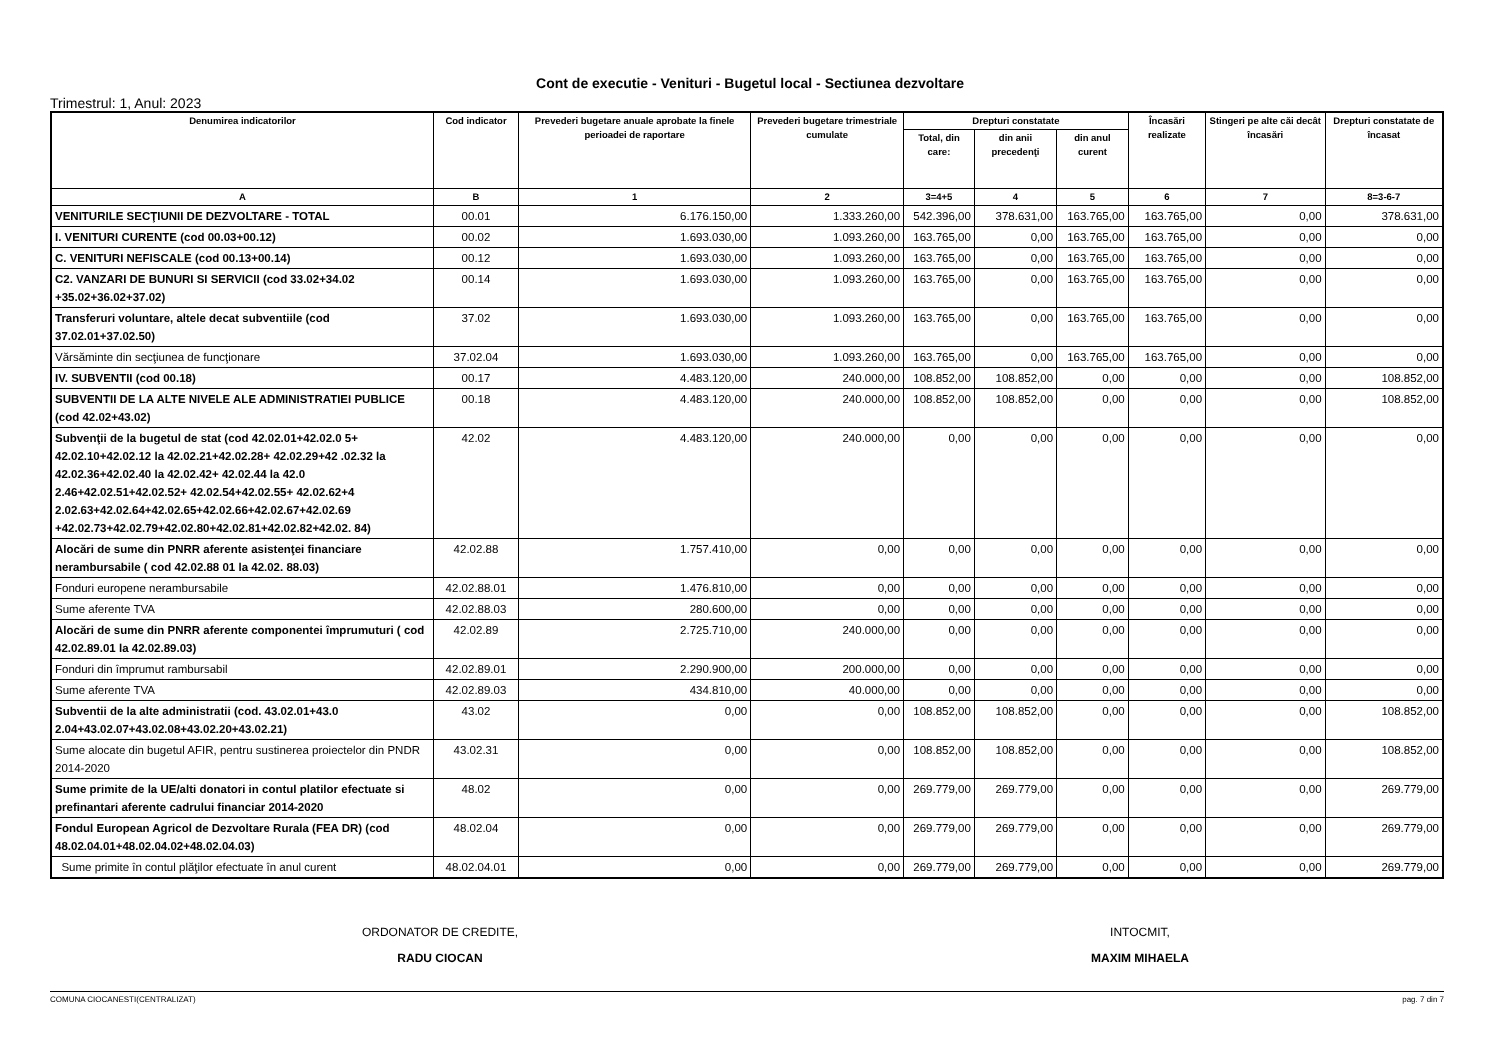Cont de executie - Venituri - Bugetul local - Sectiunea dezvoltare
Trimestrul: 1, Anul: 2023
| Denumirea indicatorilor | Cod indicator | Prevederi bugetare anuale aprobate la finele perioadei de raportare | Prevederi bugetare trimestriale cumulate | Drepturi constatate | | | Încasări realizate | Stingeri pe alte căi decât încasări | Drepturi constatate de încasat |
| --- | --- | --- | --- | --- | --- | --- | --- | --- | --- |
| | | | | Total, din care: | din anii precedenţi | din anul curent | | | |
| A | B | 1 | 2 | 3=4+5 | 4 | 5 | 6 | 7 | 8=3-6-7 |
| VENITURILE SECŢIUNII DE DEZVOLTARE - TOTAL | 00.01 | 6.176.150,00 | 1.333.260,00 | 542.396,00 | 378.631,00 | 163.765,00 | 163.765,00 | 0,00 | 378.631,00 |
| I. VENITURI CURENTE (cod 00.03+00.12) | 00.02 | 1.693.030,00 | 1.093.260,00 | 163.765,00 | 0,00 | 163.765,00 | 163.765,00 | 0,00 | 0,00 |
| C. VENITURI NEFISCALE (cod 00.13+00.14) | 00.12 | 1.693.030,00 | 1.093.260,00 | 163.765,00 | 0,00 | 163.765,00 | 163.765,00 | 0,00 | 0,00 |
| C2. VANZARI DE BUNURI SI SERVICII (cod 33.02+34.02 +35.02+36.02+37.02) | 00.14 | 1.693.030,00 | 1.093.260,00 | 163.765,00 | 0,00 | 163.765,00 | 163.765,00 | 0,00 | 0,00 |
| Transferuri voluntare, altele decat subventiile (cod 37.02.01+37.02.50) | 37.02 | 1.693.030,00 | 1.093.260,00 | 163.765,00 | 0,00 | 163.765,00 | 163.765,00 | 0,00 | 0,00 |
| Vărsăminte din secţiunea de funcţionare | 37.02.04 | 1.693.030,00 | 1.093.260,00 | 163.765,00 | 0,00 | 163.765,00 | 163.765,00 | 0,00 | 0,00 |
| IV. SUBVENTII (cod 00.18) | 00.17 | 4.483.120,00 | 240.000,00 | 108.852,00 | 108.852,00 | 0,00 | 0,00 | 0,00 | 108.852,00 |
| SUBVENTII DE LA ALTE NIVELE ALE ADMINISTRATIEI PUBLICE (cod 42.02+43.02) | 00.18 | 4.483.120,00 | 240.000,00 | 108.852,00 | 108.852,00 | 0,00 | 0,00 | 0,00 | 108.852,00 |
| Subvenţii de la bugetul de stat (cod 42.02.01+42.02.0 5+ 42.02.10+42.02.12 la 42.02.21+42.02.28+ 42.02.29+42 .02.32 la 42.02.36+42.02.40 la 42.02.42+ 42.02.44 la 42.0 2.46+42.02.51+42.02.52+ 42.02.54+42.02.55+ 42.02.62+4 2.02.63+42.02.64+42.02.65+42.02.66+42.02.67+42.02.69 +42.02.73+42.02.79+42.02.80+42.02.81+42.02.82+42.02. 84) | 42.02 | 4.483.120,00 | 240.000,00 | 0,00 | 0,00 | 0,00 | 0,00 | 0,00 | 0,00 |
| Alocări de sume din PNRR aferente asistenţei financiare nerambursabile ( cod 42.02.88 01 la 42.02. 88.03) | 42.02.88 | 1.757.410,00 | 0,00 | 0,00 | 0,00 | 0,00 | 0,00 | 0,00 | 0,00 |
| Fonduri europene nerambursabile | 42.02.88.01 | 1.476.810,00 | 0,00 | 0,00 | 0,00 | 0,00 | 0,00 | 0,00 | 0,00 |
| Sume aferente TVA | 42.02.88.03 | 280.600,00 | 0,00 | 0,00 | 0,00 | 0,00 | 0,00 | 0,00 | 0,00 |
| Alocări de sume din PNRR aferente componentei împrumuturi ( cod 42.02.89.01 la 42.02.89.03) | 42.02.89 | 2.725.710,00 | 240.000,00 | 0,00 | 0,00 | 0,00 | 0,00 | 0,00 | 0,00 |
| Fonduri din împrumut rambursabil | 42.02.89.01 | 2.290.900,00 | 200.000,00 | 0,00 | 0,00 | 0,00 | 0,00 | 0,00 | 0,00 |
| Sume aferente TVA | 42.02.89.03 | 434.810,00 | 40.000,00 | 0,00 | 0,00 | 0,00 | 0,00 | 0,00 | 0,00 |
| Subventii de la alte administratii (cod. 43.02.01+43.0 2.04+43.02.07+43.02.08+43.02.20+43.02.21) | 43.02 | 0,00 | 0,00 | 108.852,00 | 108.852,00 | 0,00 | 0,00 | 0,00 | 108.852,00 |
| Sume alocate din bugetul AFIR, pentru sustinerea proiectelor din PNDR 2014-2020 | 43.02.31 | 0,00 | 0,00 | 108.852,00 | 108.852,00 | 0,00 | 0,00 | 0,00 | 108.852,00 |
| Sume primite de la UE/alti donatori in contul platilor efectuate si prefinantari aferente cadrului financiar 2014-2020 | 48.02 | 0,00 | 0,00 | 269.779,00 | 269.779,00 | 0,00 | 0,00 | 0,00 | 269.779,00 |
| Fondul European Agricol de Dezvoltare Rurala (FEA DR) (cod 48.02.04.01+48.02.04.02+48.02.04.03) | 48.02.04 | 0,00 | 0,00 | 269.779,00 | 269.779,00 | 0,00 | 0,00 | 0,00 | 269.779,00 |
| Sume primite în contul plăţilor efectuate în anul curent | 48.02.04.01 | 0,00 | 0,00 | 269.779,00 | 269.779,00 | 0,00 | 0,00 | 0,00 | 269.779,00 |
ORDONATOR DE CREDITE,
RADU CIOCAN
INTOCMIT,
MAXIM MIHAELA
COMUNA CIOCANESTI(CENTRALIZAT) pag. 7 din 7